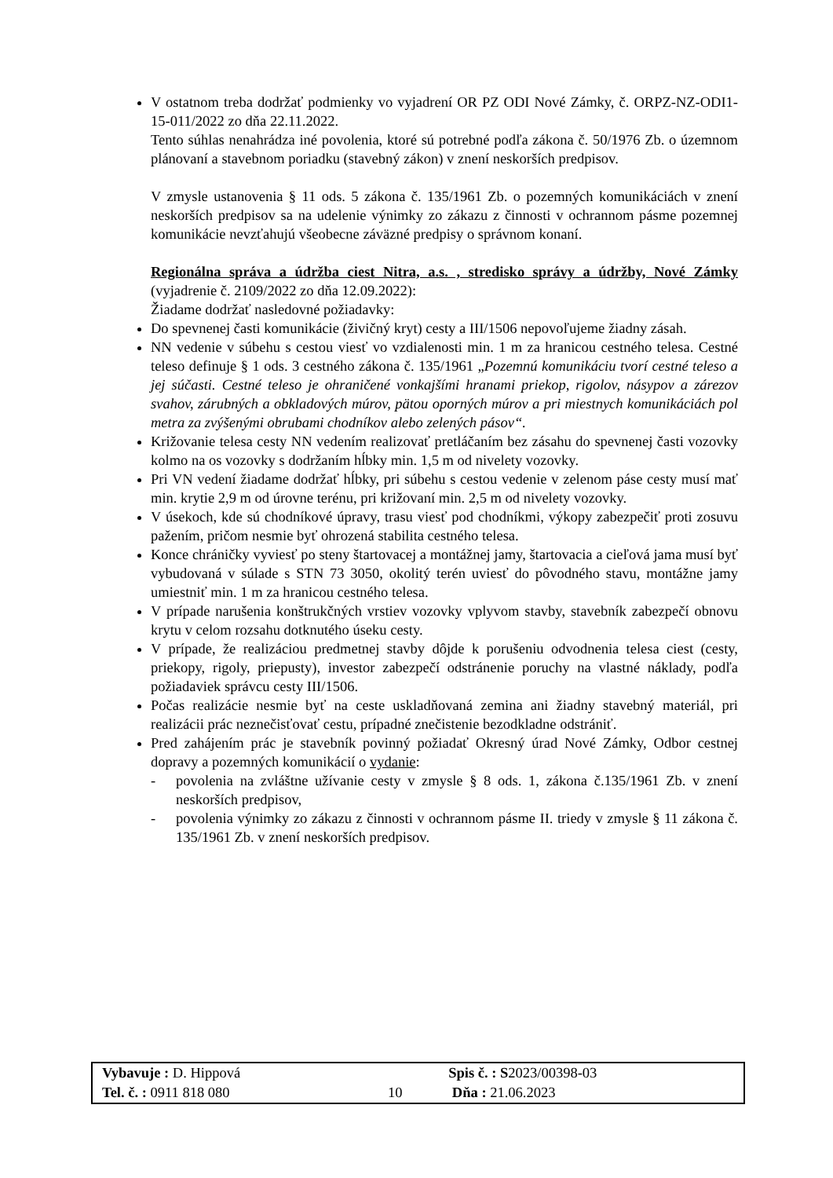V ostatnom treba dodržať podmienky vo vyjadrení OR PZ ODI Nové Zámky, č. ORPZ-NZ-ODI1-15-011/2022 zo dňa 22.11.2022.
Tento súhlas nenahrádza iné povolenia, ktoré sú potrebné podľa zákona č. 50/1976 Zb. o územnom plánovaní a stavebnom poriadku (stavebný zákon) v znení neskorších predpisov.
V zmysle ustanovenia § 11 ods. 5 zákona č. 135/1961 Zb. o pozemných komunikáciách v znení neskorších predpisov sa na udelenie výnimky zo zákazu z činnosti v ochrannom pásme pozemnej komunikácie nevzťahujú všeobecne záväzné predpisy o správnom konaní.
Regionálna správa a údržba ciest Nitra, a.s. , stredisko správy a údržby, Nové Zámky (vyjadrenie č. 2109/2022 zo dňa 12.09.2022):
Žiadame dodržať nasledovné požiadavky:
Do spevnenej časti komunikácie (živičný kryt) cesty a III/1506 nepovoľujeme žiadny zásah.
NN vedenie v súbehu s cestou viesť vo vzdialenosti min. 1 m za hranicou cestného telesa. Cestné teleso definuje § 1 ods. 3 cestného zákona č. 135/1961 „Pozemnú komunikáciu tvorí cestné teleso a jej súčasti. Cestné teleso je ohraničené vonkajšími hranami priekop, rigolov, násypov a zárezov svahov, zárubných a obkladových múrov, pätou oporných múrov a pri miestnych komunikáciách pol metra za zvýšenými obrubami chodníkov alebo zelených pásov“.
Križovanie telesa cesty NN vedením realizovať pretláčaním bez zásahu do spevnenej časti vozovky kolmo na os vozovky s dodržaním hĺbky min. 1,5 m od nivelety vozovky.
Pri VN vedení žiadame dodržať hĺbky, pri súbehu s cestou vedenie v zelenom páse cesty musí mať min. krytie 2,9 m od úrovne terénu, pri križovaní min. 2,5 m od nivelety vozovky.
V úsekoch, kde sú chodníkové úpravy, trasu viesť pod chodníkmi, výkopy zabezpečiť proti zosuvu pažením, pričom nesmie byť ohrozená stabilita cestného telesa.
Konce chráničky vyviesť po steny štartovacej a montážnej jamy, štartovacia a cieľová jama musí byť vybudovaná v súlade s STN 73 3050, okolitý terén uviesť do pôvodného stavu, montážne jamy umiestniť min. 1 m za hranicou cestného telesa.
V prípade narušenia konštrukčných vrstiev vozovky vplyvom stavby, stavebník zabezpečí obnovu krytu v celom rozsahu dotknutého úseku cesty.
V prípade, že realizáciou predmetnej stavby dôjde k porušeniu odvodnenia telesa ciest (cesty, priekopy, rigoly, priepusty), investor zabezpečí odstránenie poruchy na vlastné náklady, podľa požiadaviek správcu cesty III/1506.
Počas realizácie nesmie byť na ceste uskladňovaná zemina ani žiadny stavebný materiál, pri realizácii prác neznečisťovať cestu, prípadné znečistenie bezodkladne odstrániť.
Pred zahájením prác je stavebník povinný požiadať Okresný úrad Nové Zámky, Odbor cestnej dopravy a pozemných komunikácií o vydanie:
- povolenia na zvláštne užívanie cesty v zmysle § 8 ods. 1, zákona č.135/1961 Zb. v znení neskorších predpisov,
- povolenia výnimky zo zákazu z činnosti v ochrannom pásme II. triedy v zmysle § 11 zákona č. 135/1961 Zb. v znení neskorších predpisov.
| Vybavuje : D. Hippová | | Spis č. : S 2023/00398-03 |
| Tel. č. : 0911 818 080 | 10 | Dňa : 21.06.2023 |